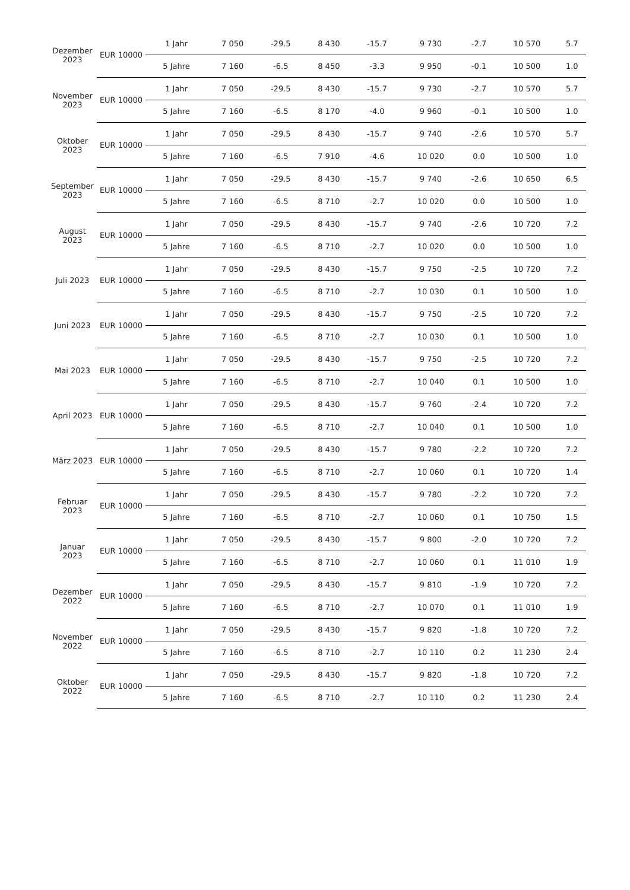| Dezember 2023 | EUR 10000 | 1 Jahr | 7 050 | -29.5 | 8 430 | -15.7 | 9 730 | -2.7 | 10 570 | 5.7 |
| | | 5 Jahre | 7 160 | -6.5 | 8 450 | -3.3 | 9 950 | -0.1 | 10 500 | 1.0 |
| November 2023 | EUR 10000 | 1 Jahr | 7 050 | -29.5 | 8 430 | -15.7 | 9 730 | -2.7 | 10 570 | 5.7 |
| | | 5 Jahre | 7 160 | -6.5 | 8 170 | -4.0 | 9 960 | -0.1 | 10 500 | 1.0 |
| Oktober 2023 | EUR 10000 | 1 Jahr | 7 050 | -29.5 | 8 430 | -15.7 | 9 740 | -2.6 | 10 570 | 5.7 |
| | | 5 Jahre | 7 160 | -6.5 | 7 910 | -4.6 | 10 020 | 0.0 | 10 500 | 1.0 |
| September 2023 | EUR 10000 | 1 Jahr | 7 050 | -29.5 | 8 430 | -15.7 | 9 740 | -2.6 | 10 650 | 6.5 |
| | | 5 Jahre | 7 160 | -6.5 | 8 710 | -2.7 | 10 020 | 0.0 | 10 500 | 1.0 |
| August 2023 | EUR 10000 | 1 Jahr | 7 050 | -29.5 | 8 430 | -15.7 | 9 740 | -2.6 | 10 720 | 7.2 |
| | | 5 Jahre | 7 160 | -6.5 | 8 710 | -2.7 | 10 020 | 0.0 | 10 500 | 1.0 |
| Juli 2023 | EUR 10000 | 1 Jahr | 7 050 | -29.5 | 8 430 | -15.7 | 9 750 | -2.5 | 10 720 | 7.2 |
| | | 5 Jahre | 7 160 | -6.5 | 8 710 | -2.7 | 10 030 | 0.1 | 10 500 | 1.0 |
| Juni 2023 | EUR 10000 | 1 Jahr | 7 050 | -29.5 | 8 430 | -15.7 | 9 750 | -2.5 | 10 720 | 7.2 |
| | | 5 Jahre | 7 160 | -6.5 | 8 710 | -2.7 | 10 030 | 0.1 | 10 500 | 1.0 |
| Mai 2023 | EUR 10000 | 1 Jahr | 7 050 | -29.5 | 8 430 | -15.7 | 9 750 | -2.5 | 10 720 | 7.2 |
| | | 5 Jahre | 7 160 | -6.5 | 8 710 | -2.7 | 10 040 | 0.1 | 10 500 | 1.0 |
| April 2023 | EUR 10000 | 1 Jahr | 7 050 | -29.5 | 8 430 | -15.7 | 9 760 | -2.4 | 10 720 | 7.2 |
| | | 5 Jahre | 7 160 | -6.5 | 8 710 | -2.7 | 10 040 | 0.1 | 10 500 | 1.0 |
| März 2023 | EUR 10000 | 1 Jahr | 7 050 | -29.5 | 8 430 | -15.7 | 9 780 | -2.2 | 10 720 | 7.2 |
| | | 5 Jahre | 7 160 | -6.5 | 8 710 | -2.7 | 10 060 | 0.1 | 10 720 | 1.4 |
| Februar 2023 | EUR 10000 | 1 Jahr | 7 050 | -29.5 | 8 430 | -15.7 | 9 780 | -2.2 | 10 720 | 7.2 |
| | | 5 Jahre | 7 160 | -6.5 | 8 710 | -2.7 | 10 060 | 0.1 | 10 750 | 1.5 |
| Januar 2023 | EUR 10000 | 1 Jahr | 7 050 | -29.5 | 8 430 | -15.7 | 9 800 | -2.0 | 10 720 | 7.2 |
| | | 5 Jahre | 7 160 | -6.5 | 8 710 | -2.7 | 10 060 | 0.1 | 11 010 | 1.9 |
| Dezember 2022 | EUR 10000 | 1 Jahr | 7 050 | -29.5 | 8 430 | -15.7 | 9 810 | -1.9 | 10 720 | 7.2 |
| | | 5 Jahre | 7 160 | -6.5 | 8 710 | -2.7 | 10 070 | 0.1 | 11 010 | 1.9 |
| November 2022 | EUR 10000 | 1 Jahr | 7 050 | -29.5 | 8 430 | -15.7 | 9 820 | -1.8 | 10 720 | 7.2 |
| | | 5 Jahre | 7 160 | -6.5 | 8 710 | -2.7 | 10 110 | 0.2 | 11 230 | 2.4 |
| Oktober 2022 | EUR 10000 | 1 Jahr | 7 050 | -29.5 | 8 430 | -15.7 | 9 820 | -1.8 | 10 720 | 7.2 |
| | | 5 Jahre | 7 160 | -6.5 | 8 710 | -2.7 | 10 110 | 0.2 | 11 230 | 2.4 |